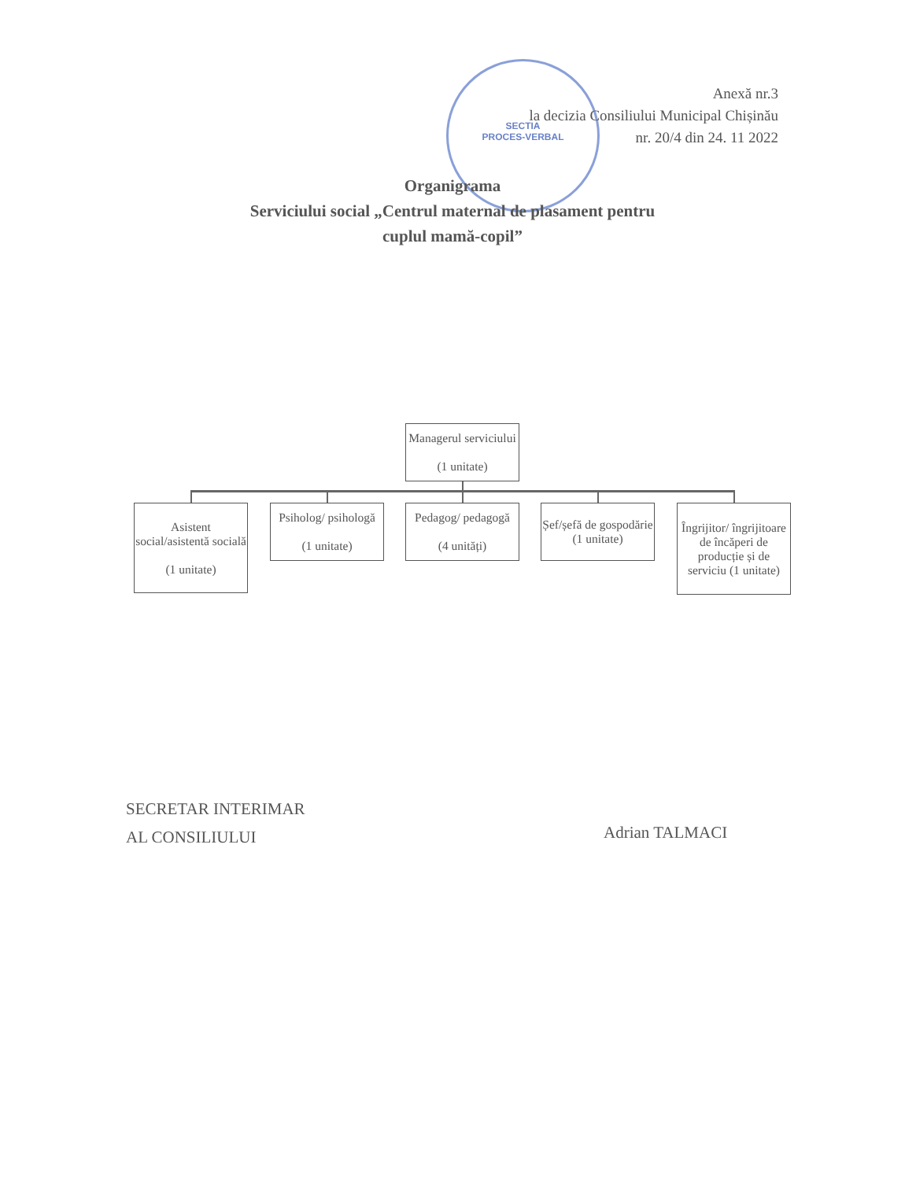SECTIA
PROCES-VERBAL
Anexă nr.3
la decizia Consiliului Municipal Chișinău
nr. 20/4 din 24. 11 2022
Organigrama
Serviciului social „Centrul maternal de plasament pentru
cuplul mamă-copil”
Managerul serviciului
(1 unitate)
Asistent social/asistentă socială
(1 unitate)
Psiholog/ psihologă
(1 unitate)
Pedagog/ pedagogă
(4 unități)
Șef/șefă de gospodărie (1 unitate)
Îngrijitor/ îngrijitoare de încăperi de producție și de serviciu (1 unitate)
SECRETAR INTERIMAR
AL CONSILIULUI
Adrian TALMACI